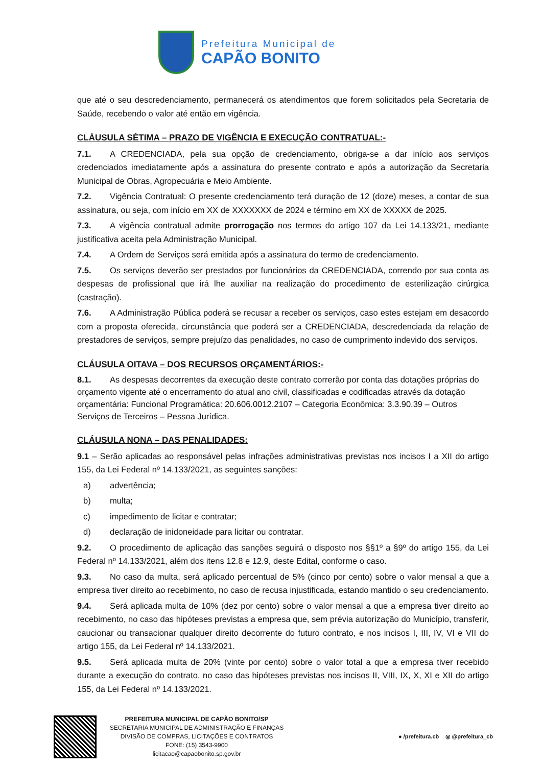Prefeitura Municipal de
CAPÃO BONITO
que até o seu descredenciamento, permanecerá os atendimentos que forem solicitados pela Secretaria de Saúde, recebendo o valor até então em vigência.
CLÁUSULA SÉTIMA – PRAZO DE VIGÊNCIA E EXECUÇÃO CONTRATUAL:-
7.1. A CREDENCIADA, pela sua opção de credenciamento, obriga-se a dar início aos serviços credenciados imediatamente após a assinatura do presente contrato e após a autorização da Secretaria Municipal de Obras, Agropecuária e Meio Ambiente.
7.2. Vigência Contratual: O presente credenciamento terá duração de 12 (doze) meses, a contar de sua assinatura, ou seja, com início em XX de XXXXXXX de 2024 e término em XX de XXXXX de 2025.
7.3. A vigência contratual admite prorrogação nos termos do artigo 107 da Lei 14.133/21, mediante justificativa aceita pela Administração Municipal.
7.4. A Ordem de Serviços será emitida após a assinatura do termo de credenciamento.
7.5. Os serviços deverão ser prestados por funcionários da CREDENCIADA, correndo por sua conta as despesas de profissional que irá lhe auxiliar na realização do procedimento de esterilização cirúrgica (castração).
7.6. A Administração Pública poderá se recusar a receber os serviços, caso estes estejam em desacordo com a proposta oferecida, circunstância que poderá ser a CREDENCIADA, descredenciada da relação de prestadores de serviços, sempre prejuízo das penalidades, no caso de cumprimento indevido dos serviços.
CLÁUSULA OITAVA – DOS RECURSOS ORÇAMENTÁRIOS:-
8.1. As despesas decorrentes da execução deste contrato correrão por conta das dotações próprias do orçamento vigente até o encerramento do atual ano civil, classificadas e codificadas através da dotação orçamentária: Funcional Programática: 20.606.0012.2107 – Categoria Econômica: 3.3.90.39 – Outros Serviços de Terceiros – Pessoa Jurídica.
CLÁUSULA NONA – DAS PENALIDADES:
9.1 – Serão aplicadas ao responsável pelas infrações administrativas previstas nos incisos I a XII do artigo 155, da Lei Federal nº 14.133/2021, as seguintes sanções:
a) advertência;
b) multa;
c) impedimento de licitar e contratar;
d) declaração de inidoneidade para licitar ou contratar.
9.2. O procedimento de aplicação das sanções seguirá o disposto nos §§1º a §9º do artigo 155, da Lei Federal nº 14.133/2021, além dos itens 12.8 e 12.9, deste Edital, conforme o caso.
9.3. No caso da multa, será aplicado percentual de 5% (cinco por cento) sobre o valor mensal a que a empresa tiver direito ao recebimento, no caso de recusa injustificada, estando mantido o seu credenciamento.
9.4. Será aplicada multa de 10% (dez por cento) sobre o valor mensal a que a empresa tiver direito ao recebimento, no caso das hipóteses previstas a empresa que, sem prévia autorização do Município, transferir, caucionar ou transacionar qualquer direito decorrente do futuro contrato, e nos incisos I, III, IV, VI e VII do artigo 155, da Lei Federal nº 14.133/2021.
9.5. Será aplicada multa de 20% (vinte por cento) sobre o valor total a que a empresa tiver recebido durante a execução do contrato, no caso das hipóteses previstas nos incisos II, VIII, IX, X, XI e XII do artigo 155, da Lei Federal nº 14.133/2021.
PREFEITURA MUNICIPAL DE CAPÃO BONITO/SP
SECRETARIA MUNICIPAL DE ADMINISTRAÇÃO E FINANÇAS
DIVISÃO DE COMPRAS, LICITAÇÕES E CONTRATOS
FONE: (15) 3543-9900
licitacao@capaobonito.sp.gov.br
● /prefeitura.cb ◎ @prefeitura_cb